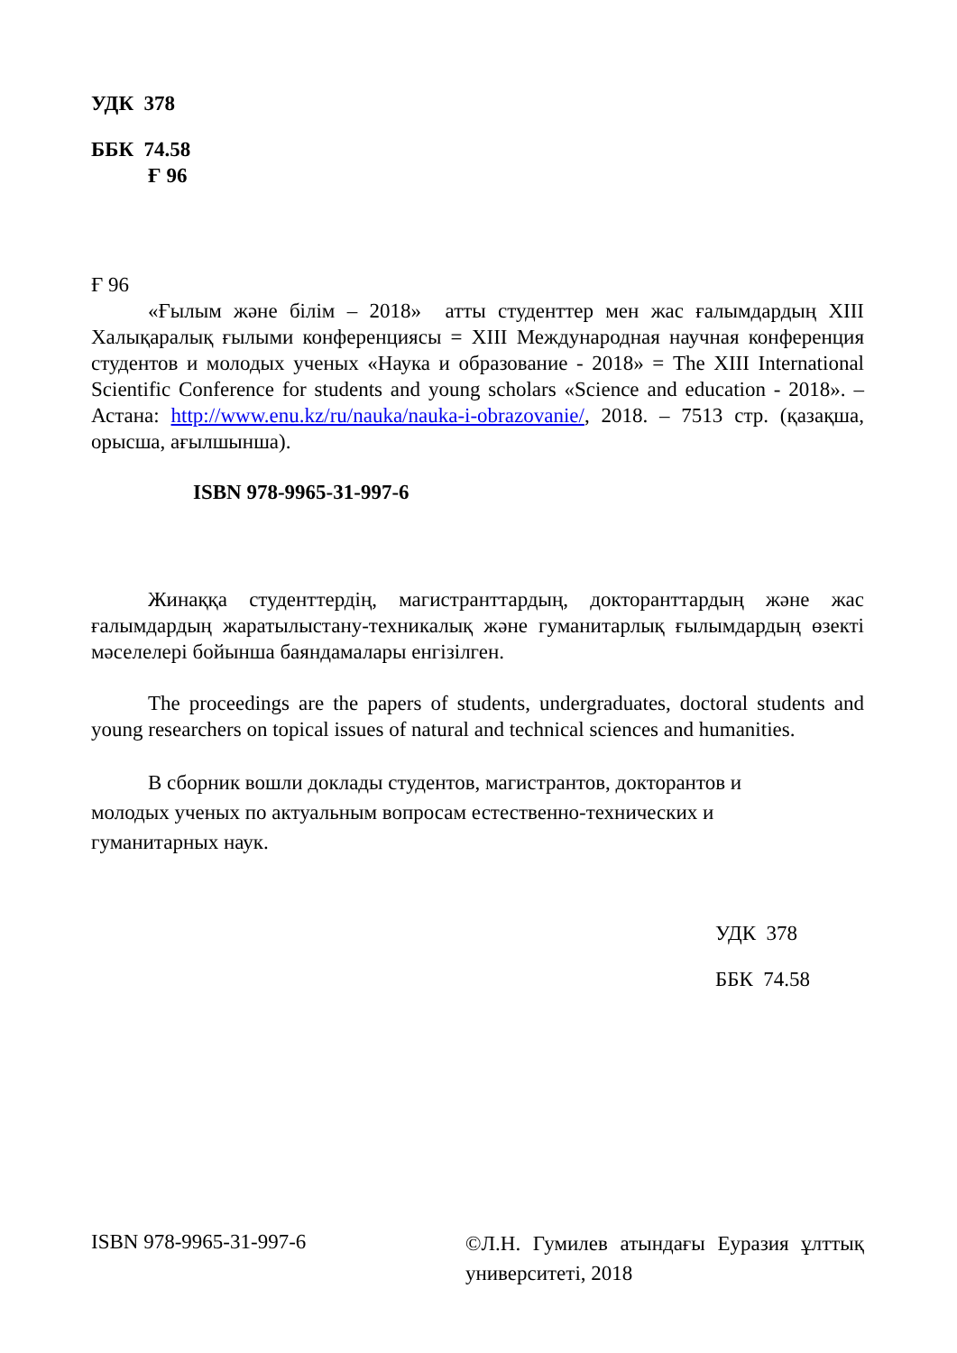УДК 378
ББК 74.58
Ғ 96
Ғ 96
«Ғылым және білім – 2018» атты студенттер мен жас ғалымдардың XIII Халықаралық ғылыми конференциясы = XIII Международная научная конференция студентов и молодых ученых «Наука и образование - 2018» = The XIII International Scientific Conference for students and young scholars «Science and education - 2018». – Астана: http://www.enu.kz/ru/nauka/nauka-i-obrazovanie/, 2018. – 7513 стр. (қазақша, орысша, ағылшынша).
ISBN 978-9965-31-997-6
Жинаққа студенттердің, магистранттардың, докторанттардың және жас ғалымдардың жаратылыстану-техникалық және гуманитарлық ғылымдардың өзекті мәселелері бойынша баяндамалары енгізілген.
The proceedings are the papers of students, undergraduates, doctoral students and young researchers on topical issues of natural and technical sciences and humanities.
В сборник вошли доклады студентов, магистрантов, докторантов и
молодых ученых по актуальным вопросам естественно-технических и
гуманитарных наук.
УДК 378
ББК 74.58
ISBN 978-9965-31-997-6
©Л.Н. Гумилев атындағы Еуразия ұлттық университеті, 2018